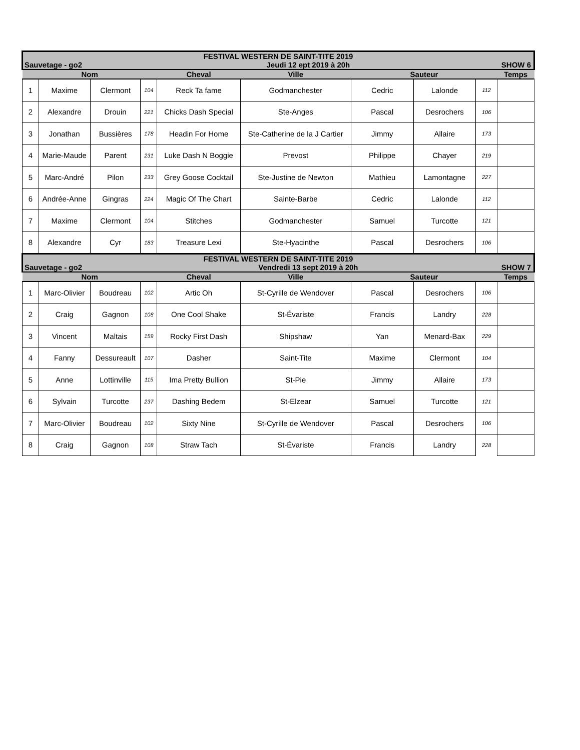| FESTIVAL WESTERN DE SAINT-TITE 2019 | | | | | | | | | |
| Sauvetage - go2 | | | Jeudi 12 ept 2019 à 20h | | | | | SHOW 6 | |
| Nom | | | | Cheval | Ville | Sauteur | | | Temps |
| 1 | Maxime | Clermont | 104 | Reck Ta fame | Godmanchester | Cedric | Lalonde | 112 | |
| 2 | Alexandre | Drouin | 221 | Chicks Dash Special | Ste-Anges | Pascal | Desrochers | 106 | |
| 3 | Jonathan | Bussières | 178 | Headin For Home | Ste-Catherine de la J Cartier | Jimmy | Allaire | 173 | |
| 4 | Marie-Maude | Parent | 231 | Luke Dash N Boggie | Prevost | Philippe | Chayer | 219 | |
| 5 | Marc-André | Pilon | 233 | Grey Goose Cocktail | Ste-Justine de Newton | Mathieu | Lamontagne | 227 | |
| 6 | Andrée-Anne | Gingras | 224 | Magic Of The Chart | Sainte-Barbe | Cedric | Lalonde | 112 | |
| 7 | Maxime | Clermont | 104 | Stitches | Godmanchester | Samuel | Turcotte | 121 | |
| 8 | Alexandre | Cyr | 183 | Treasure Lexi | Ste-Hyacinthe | Pascal | Desrochers | 106 | |
| FESTIVAL WESTERN DE SAINT-TITE 2019 | | | | | | | | | |
| Sauvetage - go2 | | | Vendredi 13 sept 2019 à 20h | | | | | SHOW 7 | |
| Nom | | | | Cheval | Ville | Sauteur | | | Temps |
| 1 | Marc-Olivier | Boudreau | 102 | Artic Oh | St-Cyrille de Wendover | Pascal | Desrochers | 106 | |
| 2 | Craig | Gagnon | 108 | One Cool Shake | St-Évariste | Francis | Landry | 228 | |
| 3 | Vincent | Maltais | 159 | Rocky First Dash | Shipshaw | Yan | Menard-Bax | 229 | |
| 4 | Fanny | Dessureault | 107 | Dasher | Saint-Tite | Maxime | Clermont | 104 | |
| 5 | Anne | Lottinville | 115 | Ima Pretty Bullion | St-Pie | Jimmy | Allaire | 173 | |
| 6 | Sylvain | Turcotte | 237 | Dashing Bedem | St-Elzear | Samuel | Turcotte | 121 | |
| 7 | Marc-Olivier | Boudreau | 102 | Sixty Nine | St-Cyrille de Wendover | Pascal | Desrochers | 106 | |
| 8 | Craig | Gagnon | 108 | Straw Tach | St-Évariste | Francis | Landry | 228 | |